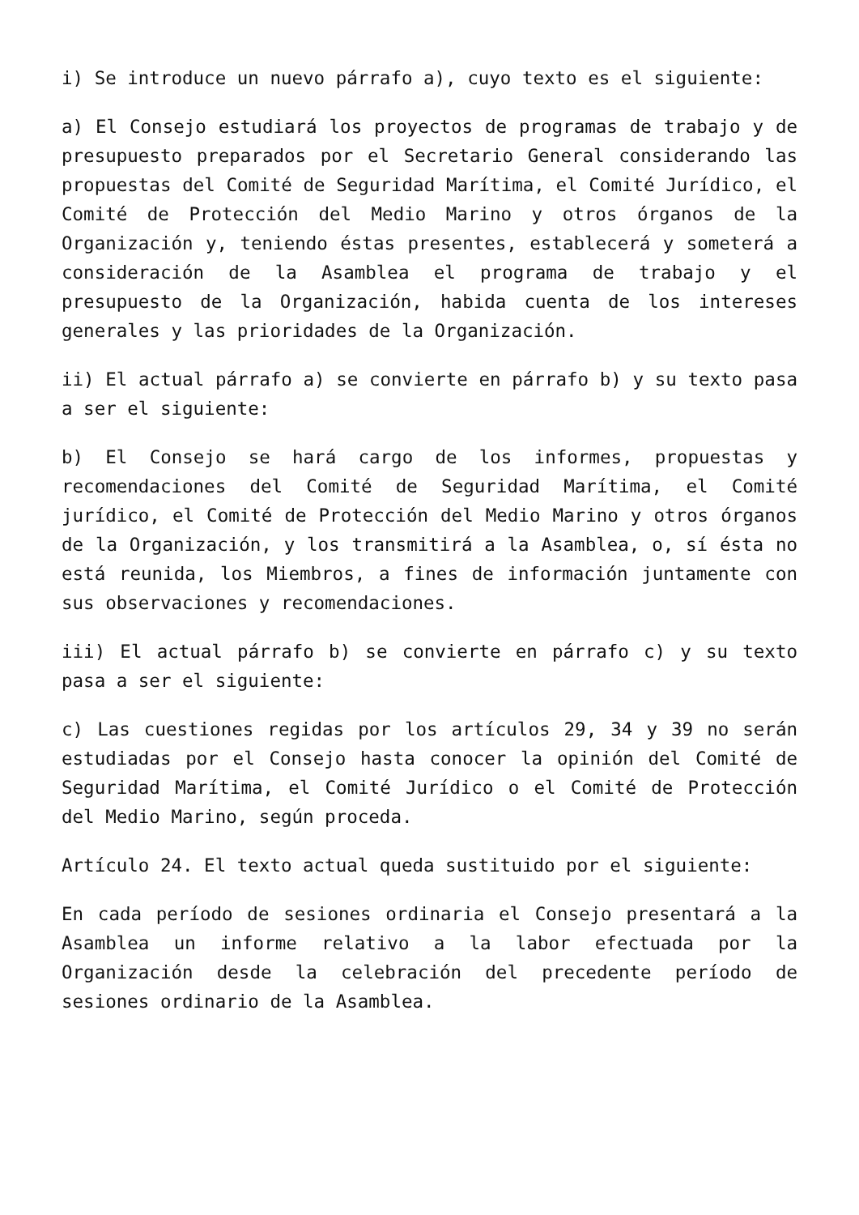i) Se introduce un nuevo párrafo a), cuyo texto es el siguiente:
a) El Consejo estudiará los proyectos de programas de trabajo y de presupuesto preparados por el Secretario General considerando las propuestas del Comité de Seguridad Marítima, el Comité Jurídico, el Comité de Protección del Medio Marino y otros órganos de la Organización y, teniendo éstas presentes, establecerá y someterá a consideración de la Asamblea el programa de trabajo y el presupuesto de la Organización, habida cuenta de los intereses generales y las prioridades de la Organización.
ii) El actual párrafo a) se convierte en párrafo b) y su texto pasa a ser el siguiente:
b) El Consejo se hará cargo de los informes, propuestas y recomendaciones del Comité de Seguridad Marítima, el Comité jurídico, el Comité de Protección del Medio Marino y otros órganos de la Organización, y los transmitirá a la Asamblea, o, sí ésta no está reunida, los Miembros, a fines de información juntamente con sus observaciones y recomendaciones.
iii) El actual párrafo b) se convierte en párrafo c) y su texto pasa a ser el siguiente:
c) Las cuestiones regidas por los artículos 29, 34 y 39 no serán estudiadas por el Consejo hasta conocer la opinión del Comité de Seguridad Marítima, el Comité Jurídico o el Comité de Protección del Medio Marino, según proceda.
Artículo 24. El texto actual queda sustituido por el siguiente:
En cada período de sesiones ordinaria el Consejo presentará a la Asamblea un informe relativo a la labor efectuada por la Organización desde la celebración del precedente período de sesiones ordinario de la Asamblea.